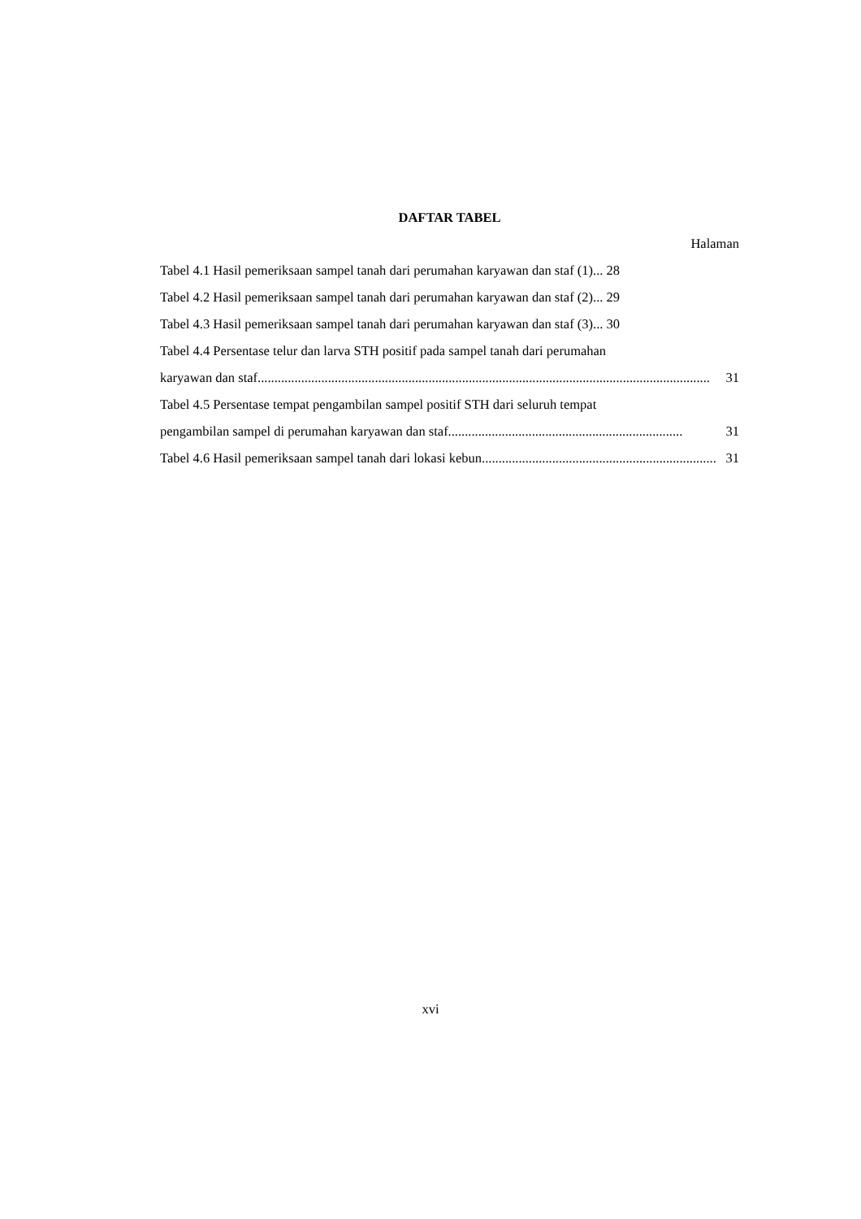DAFTAR TABEL
Halaman
Tabel 4.1 Hasil pemeriksaan sampel tanah dari perumahan karyawan dan staf (1)... 28
Tabel 4.2 Hasil pemeriksaan sampel tanah dari perumahan karyawan dan staf (2)... 29
Tabel 4.3 Hasil pemeriksaan sampel tanah dari perumahan karyawan dan staf (3)... 30
Tabel 4.4 Persentase telur dan larva STH positif pada sampel tanah dari perumahan
karyawan dan staf....................................................................................................................................... 31
Tabel 4.5 Persentase tempat pengambilan sampel positif STH dari seluruh tempat
pengambilan sampel di perumahan karyawan dan staf...................................................................... 31
Tabel 4.6 Hasil pemeriksaan sampel tanah dari lokasi kebun...................................................................... 31
xvi